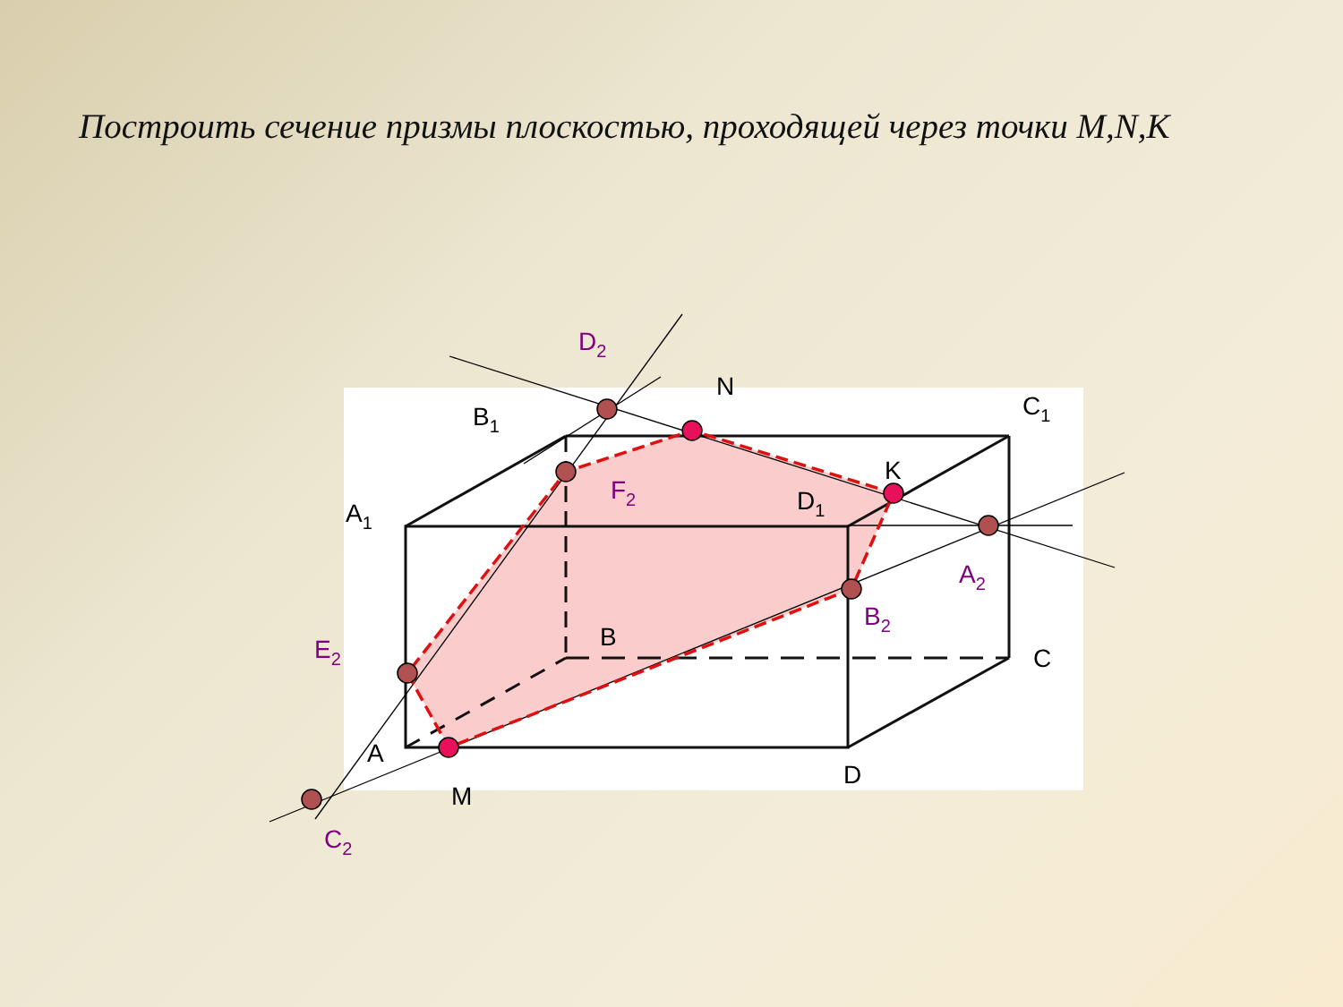Построить сечение призмы плоскостью, проходящей через точки M,N,K
B1
N
C1
K
A1
D1
B
C
A
D
M
D2
F2
A2
B2
E2
C2